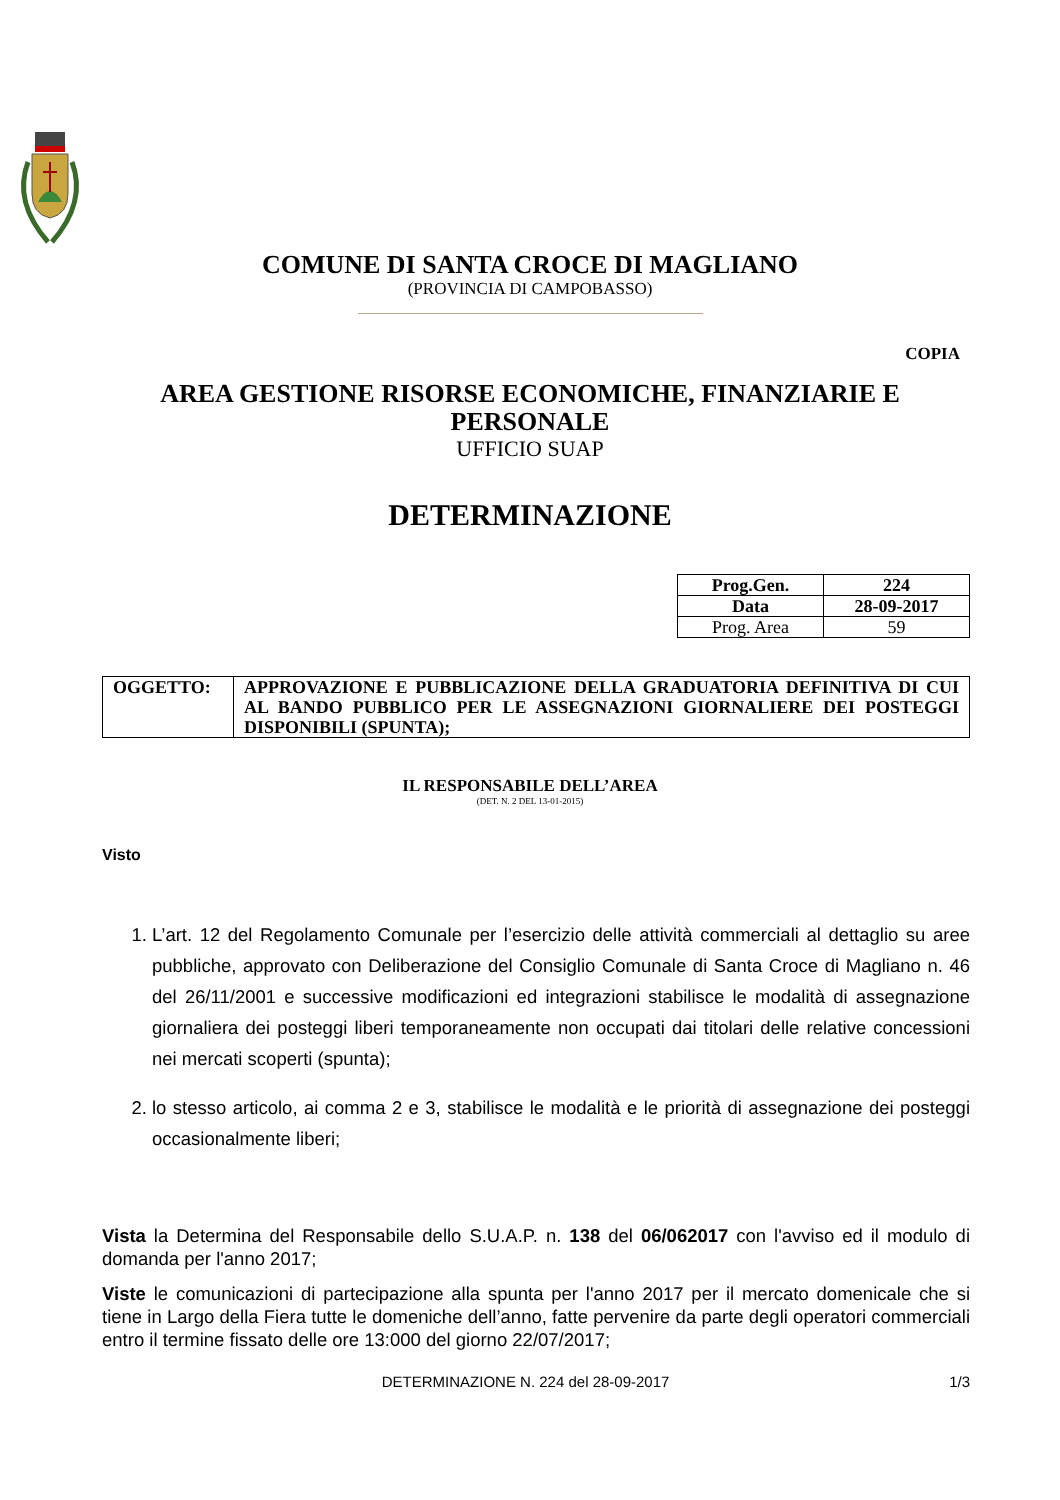COMUNE DI SANTA CROCE DI MAGLIANO
(PROVINCIA DI CAMPOBASSO)
COPIA
AREA GESTIONE RISORSE ECONOMICHE, FINANZIARIE E PERSONALE
UFFICIO SUAP
DETERMINAZIONE
| Prog.Gen. | 224 |
| Data | 28-09-2017 |
| Prog. Area | 59 |
| OGGETTO: | APPROVAZIONE E PUBBLICAZIONE DELLA GRADUATORIA DEFINITIVA DI CUI AL BANDO PUBBLICO PER LE ASSEGNAZIONI GIORNALIERE DEI POSTEGGI DISPONIBILI (SPUNTA); |
IL RESPONSABILE DELL’AREA
(DET. N. 2 DEL 13-01-2015)
Visto
1. L’art. 12 del Regolamento Comunale per l’esercizio delle attività commerciali al dettaglio su aree pubbliche, approvato con Deliberazione del Consiglio Comunale di Santa Croce di Magliano n. 46 del 26/11/2001 e successive modificazioni ed integrazioni stabilisce le modalità di assegnazione giornaliera dei posteggi liberi temporaneamente non occupati dai titolari delle relative concessioni nei mercati scoperti (spunta);
2. lo stesso articolo, ai comma 2 e 3, stabilisce le modalità e le priorità di assegnazione dei posteggi occasionalmente liberi;
Vista la Determina del Responsabile dello S.U.A.P. n. 138 del 06/062017 con l'avviso ed il modulo di domanda per l'anno 2017;
Viste le comunicazioni di partecipazione alla spunta per l'anno 2017 per il mercato domenicale che si tiene in Largo della Fiera tutte le domeniche dell’anno, fatte pervenire da parte degli operatori commerciali entro il termine fissato delle ore 13:000 del giorno 22/07/2017;
DETERMINAZIONE N. 224 del 28-09-2017 1/3